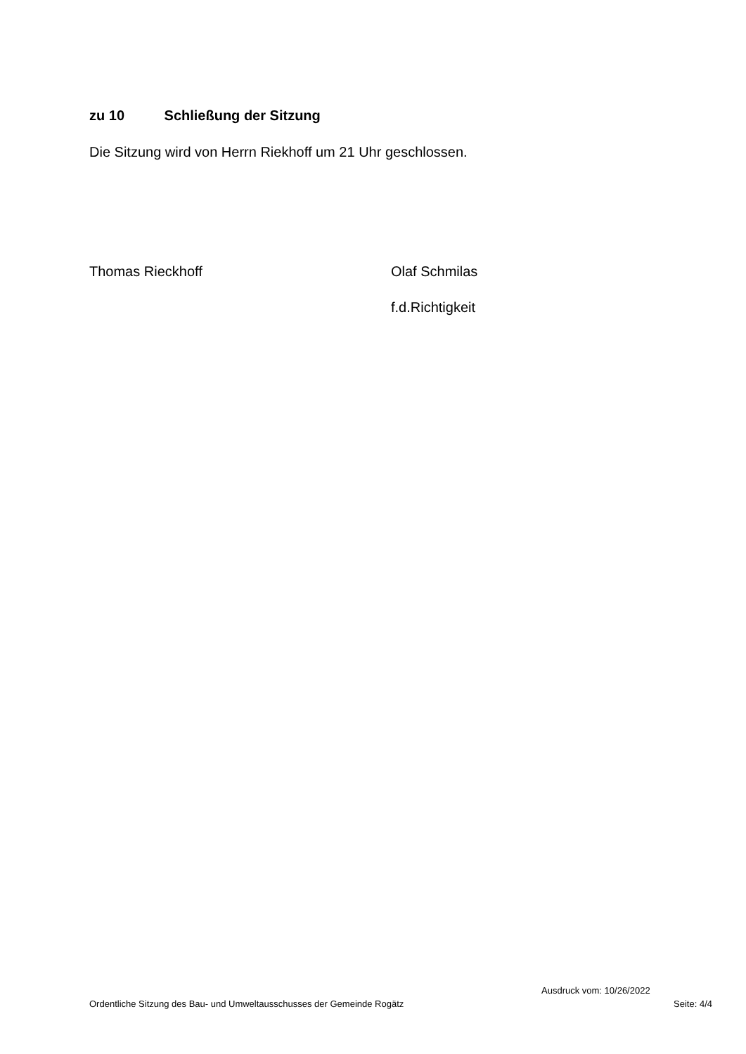zu 10 Schließung der Sitzung
Die Sitzung wird von Herrn Riekhoff um 21 Uhr geschlossen.
Thomas Rieckhoff Olaf Schmilas
f.d.Richtigkeit
Ausdruck vom: 10/26/2022
Ordentliche Sitzung des Bau- und Umweltausschusses der Gemeinde Rogätz Seite: 4/4